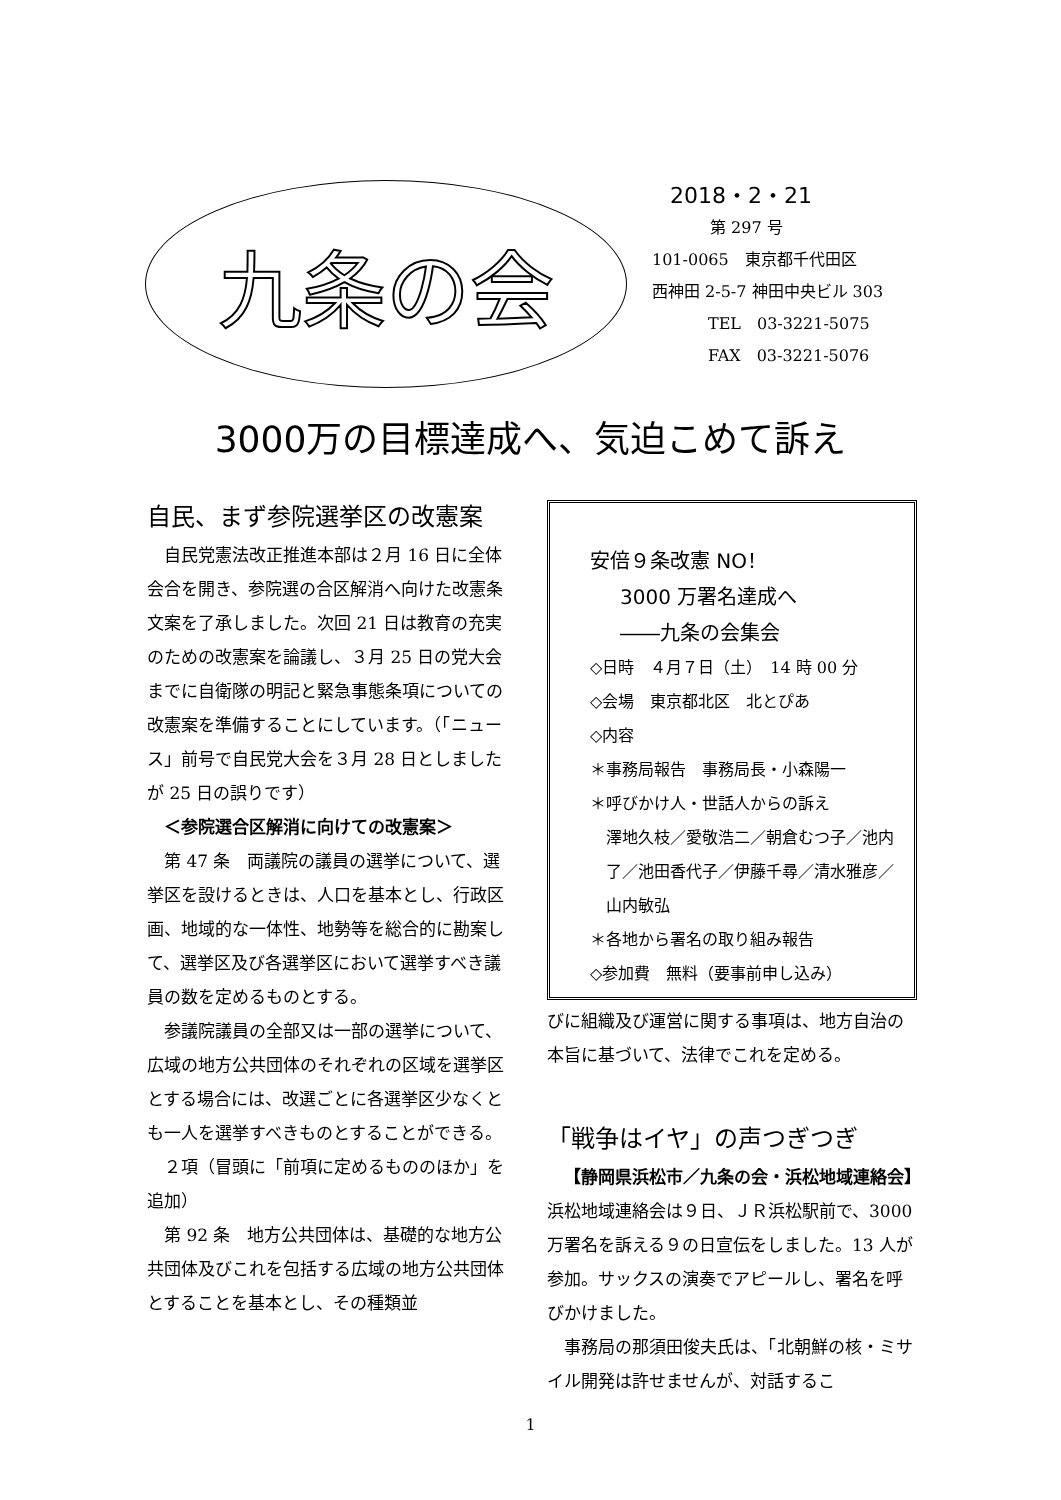九条の会
2018・2・21
第 297 号
101-0065　東京都千代田区
西神田 2-5-7 神田中央ビル 303
TEL　03-3221-5075
FAX　03-3221-5076
3000万の目標達成へ、気迫こめて訴え
自民、まず参院選挙区の改憲案
自民党憲法改正推進本部は２月 16 日に全体会合を開き、参院選の合区解消へ向けた改憲条文案を了承しました。次回 21 日は教育の充実のための改憲案を論議し、３月 25 日の党大会までに自衛隊の明記と緊急事態条項についての改憲案を準備することにしています。（「ニュース」前号で自民党大会を３月 28 日としましたが 25 日の誤りです）
＜参院選合区解消に向けての改憲案＞
第 47 条　両議院の議員の選挙について、選挙区を設けるときは、人口を基本とし、行政区画、地域的な一体性、地勢等を総合的に勘案して、選挙区及び各選挙区において選挙すべき議員の数を定めるものとする。
参議院議員の全部又は一部の選挙について、広域の地方公共団体のそれぞれの区域を選挙区とする場合には、改選ごとに各選挙区少なくとも一人を選挙すべきものとすることができる。
２項（冒頭に「前項に定めるもののほか」を追加）
第 92 条　地方公共団体は、基礎的な地方公共団体及びこれを包括する広域の地方公共団体とすることを基本とし、その種類並
安倍９条改憲 NO！
3000 万署名達成へ
――九条の会集会
◇日時　４月７日（土）　14 時 00 分
◇会場　東京都北区　北とぴあ
◇内容
＊事務局報告　事務局長・小森陽一
＊呼びかけ人・世話人からの訴え
澤地久枝／愛敬浩二／朝倉むつ子／池内了／池田香代子／伊藤千尋／清水雅彦／山内敏弘
＊各地から署名の取り組み報告
◇参加費　無料（要事前申し込み）
びに組織及び運営に関する事項は、地方自治の本旨に基づいて、法律でこれを定める。
「戦争はイヤ」の声つぎつぎ
【静岡県浜松市／九条の会・浜松地域連絡会】　浜松地域連絡会は９日、ＪＲ浜松駅前で、3000 万署名を訴える９の日宣伝をしました。13 人が参加。サックスの演奏でアピールし、署名を呼びかけました。
事務局の那須田俊夫氏は、「北朝鮮の核・ミサイル開発は許せませんが、対話するこ
1